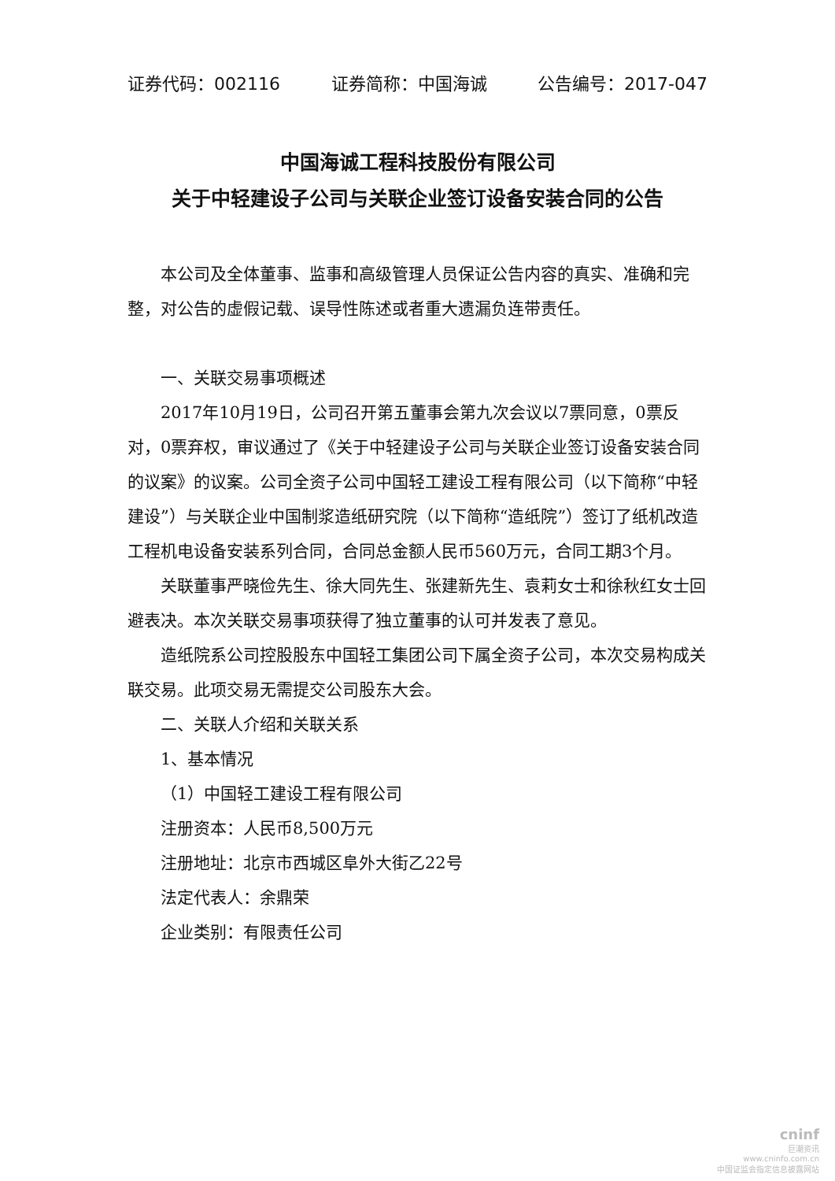证券代码：002116 证券简称：中国海诚 公告编号：2017-047
中国海诚工程科技股份有限公司
关于中轻建设子公司与关联企业签订设备安装合同的公告
本公司及全体董事、监事和高级管理人员保证公告内容的真实、准确和完整，对公告的虚假记载、误导性陈述或者重大遗漏负连带责任。
一、关联交易事项概述
2017年10月19日，公司召开第五董事会第九次会议以7票同意，0票反对，0票弃权，审议通过了《关于中轻建设子公司与关联企业签订设备安装合同的议案》的议案。公司全资子公司中国轻工建设工程有限公司（以下简称“中轻建设”）与关联企业中国制浆造纸研究院（以下简称“造纸院”）签订了纸机改造工程机电设备安装系列合同，合同总金额人民币560万元，合同工期3个月。
关联董事严晓俭先生、徐大同先生、张建新先生、袁莉女士和徐秋红女士回避表决。本次关联交易事项获得了独立董事的认可并发表了意见。
造纸院系公司控股股东中国轻工集团公司下属全资子公司，本次交易构成关联交易。此项交易无需提交公司股东大会。
二、关联人介绍和关联关系
1、基本情况
（1）中国轻工建设工程有限公司
注册资本：人民币8,500万元
注册地址：北京市西城区阜外大街乙22号
法定代表人：余鼎荣
企业类别：有限责任公司
cninf
巨潮资讯
www.cninfo.com.cn
中国证监会指定信息披露网站